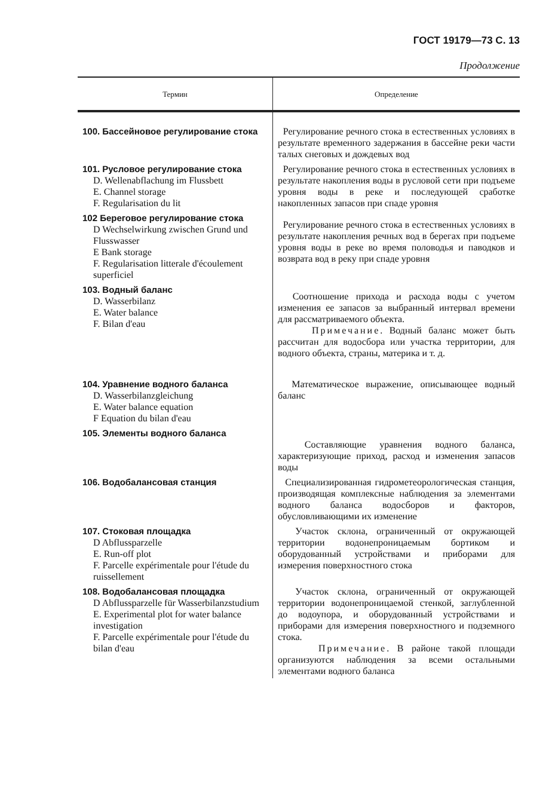ГОСТ 19179—73 С. 13
Продолжение
| Термин | Определение |
| --- | --- |
| 100. Бассейновое регулирование стока | Регулирование речного стока в естественных условиях в результате временного задержания в бассейне реки части талых снеговых и дождевых вод |
| 101. Русловое регулирование стока D. Wellenabflachung im Flussbett E. Channel storage F. Regularisation du lit | Регулирование речного стока в естественных условиях в результате накопления воды в русловой сети при подъеме уровня воды в реке и последующей сработке накопленных запасов при спаде уровня |
| 102 Береговое регулирование стока D Wechselwirkung zwischen Grund und Flusswasser E Bank storage F. Regularisation litterale d'écoulement superficiel | Регулирование речного стока в естественных условиях в результате накопления речных вод в берегах при подъеме уровня воды в реке во время половодья и паводков и возврата вод в реку при спаде уровня |
| 103. Водный баланс D. Wasserbilanz E. Water balance F. Bilan d'eau | Соотношение прихода и расхода воды с учетом изменения ее запасов за выбранный интервал времени для рассматриваемого объекта. Примечание . Водный баланс может быть рассчитан для водосбора или участка территории, для водного объекта, страны, материка и т. д. |
| 104. Уравнение водного баланса D. Wasserbilanzgleichung E. Water balance equation F Equation du bilan d'eau | Математическое выражение, описывающее водный баланс |
| 105. Элементы водного баланса | Составляющие уравнения водного баланса, характеризующие приход, расход и изменения запасов воды |
| 106. Водобалансовая станция | Специализированная гидрометеорологическая станция, производящая комплексные наблюдения за элементами водного баланса водосборов и факторов, обусловливающими их изменение |
| 107. Стоковая площадка D Abflussparzelle E. Run-off plot F. Parcelle expérimentale pour l'étude du ruissellement | Участок склона, ограниченный от окружающей территории водонепроницаемым бортиком и оборудованный устройствами и приборами для измерения поверхностного стока |
| 108. Водобалансовая площадка D Abflussparzelle für Wasserbilanzstudium E. Experimental plot for water balance investigation F. Parcelle expérimentale pour l'étude du bilan d'eau | Участок склона, ограниченный от окружающей территории водонепроницаемой стенкой, заглубленной до водоупора, и оборудованный устройствами и приборами для измерения поверхностного и подземного стока. Примечание . В районе такой площади организуются наблюдения за всеми остальными элементами водного баланса |